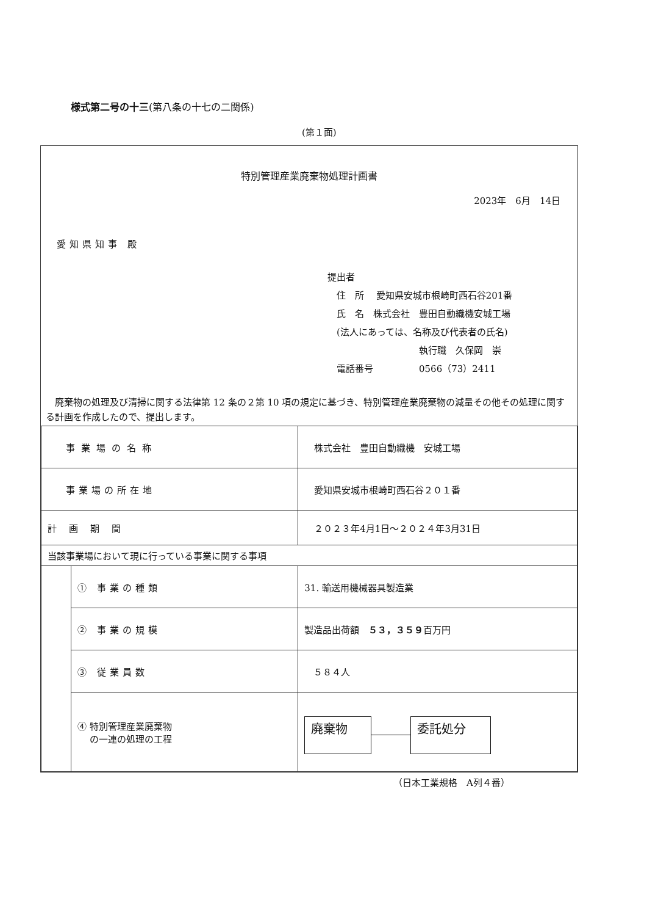様式第二号の十三(第八条の十七の二関係)
(第１面)
特別管理産業廃棄物処理計画書
2023年　6月　14日
愛知県知事 殿
提出者
　住　所　 愛知県安城市根崎町西石谷201番
　氏　名　株式会社　豊田自動織機安城工場
　(法人にあっては、名称及び代表者の氏名)
　　　　　　　　　　執行職　久保岡　崇
　電話番号　　　　　0566（73）2411
　廃棄物の処理及び清掃に関する法律第 12 条の２第 10 項の規定に基づき、特別管理産業廃棄物の減量その他その処理に関する計画を作成したので、提出します。
| 事業場の名称 | | 株式会社 豊田自動織機 安城工場 |
| 事業場の所在地 | | 愛知県安城市根崎町西石谷２０１番 |
| 計画期間 | | ２０２３年4月1日～２０２４年3月31日 |
| 当該事業場において現に行っている事業に関する事項 | | |
| | ① 事業の種類 | 31. 輸送用機械器具製造業 |
| | ② 事業の規模 | 製造品出荷額 ５３，３５９ 百万円 |
| | ③ 従業員数 | ５８４人 |
| | ④ 特別管理産業廃棄物 の一連の処理の工程 | 廃棄物 委託処分 |
（日本工業規格　A列４番）